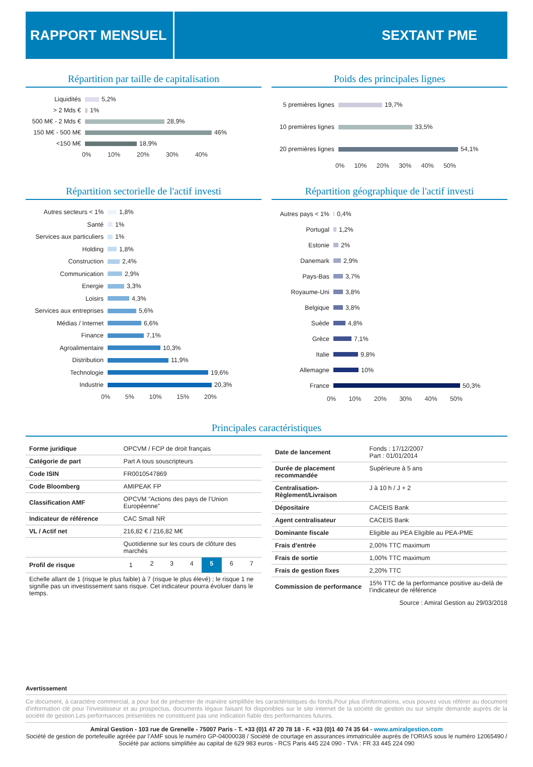RAPPORT MENSUEL SEXTANT PME
Répartition par taille de capitalisation
Liquidités 5,2%
> 2 Mds € 1%
500 M€ - 2 Mds € 28,9%
150 M€ - 500 M€ 46%
<150 M€ 18,9%
0% 10% 20% 30% 40%
Poids des principales lignes
5 premières lignes 19,7%
10 premières lignes 33,5%
20 premières lignes 54,1%
0% 10% 20% 30% 40% 50%
Répartition sectorielle de l'actif investi
Autres secteurs < 1% 1,8%
Santé 1%
Services aux particuliers 1%
Holding 1,8%
Construction 2,4%
Communication 2,9%
Energie 3,3%
Loisirs 4,3%
Services aux entreprises 5,6%
Médias / Internet 6,6%
Finance 7,1%
Agroalimentaire 10,3%
Distribution 11,9%
Technologie 19,6%
Industrie 20,3%
0% 5% 10% 15% 20%
Répartition géographique de l'actif investi
Autres pays < 1% 0,4%
Portugal 1,2%
Estonie 2%
Danemark 2,9%
Pays-Bas 3,7%
Royaume-Uni 3,8%
Belgique 3,8%
Suède 4,8%
Grèce 7,1%
Italie 9,8%
Allemagne 10%
France 50,3%
0% 10% 20% 30% 40% 50%
Principales caractéristiques
| Forme juridique | OPCVM / FCP de droit français |
| Catégorie de part | Part A tous souscripteurs |
| Code ISIN | FR0010547869 |
| Code Bloomberg | AMIPEAK FP |
| Classification AMF | OPCVM "Actions des pays de l’Union Européenne" |
| Indicateur de référence | CAC Small NR |
| VL / Actif net | 216,82 € / 216,82 M€ |
| | Quotidienne sur les cours de clôture des marchés |
| Profil de risque | / 1 / 2 / 3 / 4 / 5 / 6 / 7 / |
| Echelle allant de 1 (risque le plus faible) à 7 (risque le plus élevé) ; le risque 1 ne signifie pas un investissement sans risque. Cet indicateur pourra évoluer dans le temps. | |
| Date de lancement | Fonds : 17/12/2007 Part : 01/01/2014 |
| Durée de placement recommandée | Supérieure à 5 ans |
| Centralisation-Règlement/Livraison | J à 10 h / J + 2 |
| Dépositaire | CACEIS Bank |
| Agent centralisateur | CACEIS Bank |
| Dominante fiscale | Eligible au PEA Eligible au PEA-PME |
| Frais d'entrée | 2,00% TTC maximum |
| Frais de sortie | 1,00% TTC maximum |
| Frais de gestion fixes | 2,20% TTC |
| Commission de performance | 15% TTC de la performance positive au-delà de l’indicateur de référence |
Source : Amiral Gestion au 29/03/2018
Avertissement
Ce document, à caractère commercial, a pour but de présenter de manière simplifiée les caractéristiques du fonds.Pour plus d'informations, vous pouvez vous référer au document d'information clé pour l'investisseur et au prospectus, documents légaux faisant foi disponibles sur le site internet de la société de gestion ou sur simple demande auprès de la société de gestion.Les performances présentées ne constituent pas une indication fiable des performances futures.
Amiral Gestion - 103 rue de Grenelle - 75007 Paris - T. +33 (0)1 47 20 78 18 - F. +33 (0)1 40 74 35 64 - www.amiralgestion.com
Société de gestion de portefeuille agréée par l’AMF sous le numéro GP-04000038 / Société de courtage en assurances immatriculée auprès de l’ORIAS sous le numéro 12065490 / Société par actions simplifiée au capital de 629 983 euros - RCS Paris 445 224 090 - TVA : FR 33 445 224 090